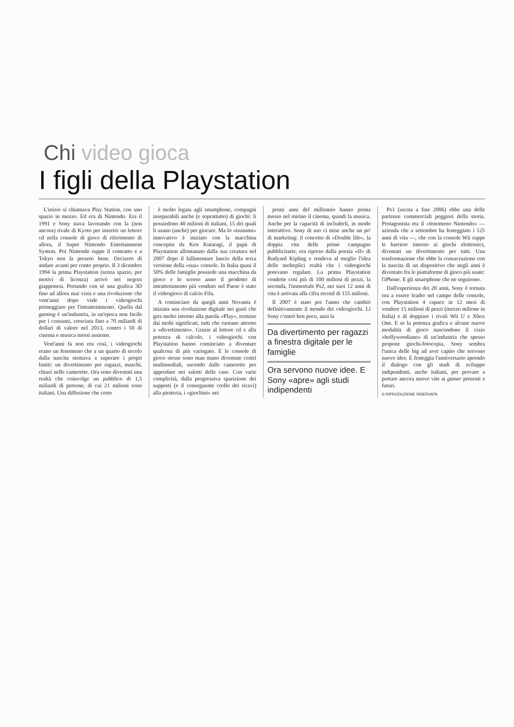Chi video gioca
I figli della Playstation
L'inizio si chiamava Play Station, con uno spazio in mezzo. Ed era di Nintendo. Era il 1991 e Sony stava lavorando con la (non ancora) rivale di Kyoto per inserire un lettore cd nella console di gioco di riferimento di allora, il Super Nintendo Entertainment System. Poi Nintendo ruppe il contratto e a Tokyo non la presero bene. Decisero di andare avanti per conto proprio. Il 3 dicembre 1994 la prima Playstation (senza spazio, per motivi di licenza) arrivò nei negozi giapponesi. Portando con sé una grafica 3D fino ad allora mai vista e una rivoluzione che vent'anni dopo vede i videogiochi primeggiare per l'intrattenimento. Quella dal gaming è un'industria, in un'epoca non facile per i consumi, cresciuta fino a 70 miliardi di dollari di valore nel 2013, contro i 50 di cinema e musica messi assieme.
Vent'anni fa non era così, i videogiochi erano un fenomeno che a un quarto di secolo dalla nascita stentava a superare i propri limiti: un divertimento per ragazzi, maschi, chiusi nelle camerette. Ora sono diventati una realtà che coinvolge un pubblico di 1,5 miliardi di persone, di cui 21 milioni sono italiani. Una diffusione che certo
è molto legata agli smartphone, compagni inseparabili anche (e soprattutto) di giochi: li possiedono 40 milioni di italiani, 15 dei quali li usano (anche) per giocare. Ma lo «tsunami» innovativo è iniziato con la macchina concepita da Ken Kutaragi, il papà di Playstation allontanato dalla sua creatura nel 2007 dopo il fallimentare lancio della terza versione della «sua» console. In Italia quasi il 50% delle famiglie possiede una macchina da gioco e lo scorso anno il prodotto di intrattenimento più venduto nel Paese è stato il videogioco di calcio Fifa.
A cominciare da quegli anni Novanta è iniziata una rivoluzione digitale nei gusti che gira molto intorno alla parola «Play», termine dai molti significati, tutti che ruotano attorno a «divertimento». Grazie al lettore cd e alla potenza di calcolo, i videogiochi con Playstation hanno cominciato a diventare qualcosa di più variegato. E le console di gioco stesse sono man mano diventate centri multimediali, uscendo dalle camerette per approdare nei salotti delle case. Con varie complicità, dalla progressiva sparizione dei supporti (e il conseguente crollo dei ricavi) alla pirateria, i «giochini» nei
primi anni del millennio hanno prima messo nel mirino il cinema, quindi la musica. Anche per la capacità di includerli, in modo interattivo. Sony di suo ci mise anche un po' di marketing: il concetto di «Double life», la doppia vita delle prime campagne pubblicitarie, era ripreso dalla poesia «If» di Rudyard Kipling e rendeva al meglio l'idea delle molteplici realtà che i videogiochi potevano regalare. La prima Playstation vendette così più di 100 milioni di pezzi, la seconda, l'immortale Ps2, nei suoi 12 anni di vita è arrivata alla cifra record di 155 milioni.
Il 2007 è stato poi l'anno che cambiò definitivamente il mondo dei videogiochi. Lì Sony c'entrò ben poco, anzi la
Da divertimento per ragazzi a finestra digitale per le famiglie
Ora servono nuove idee. E Sony «apre» agli studi indipendenti
Ps3 (uscita a fine 2006) ebbe una delle partenze commerciali peggiori della storia. Protagonista era il «fenomeno Nintendo» — azienda che a settembre ha festeggiato i 125 anni di vita —, che con la console Wii ruppe le barriere intorno ai giochi elettronici, diventati un divertimento per tutti. Una trasformazione che ebbe la consacrazione con la nascita di un dispositivo che negli anni è diventato fra le piattaforme di gioco più usate: l'iPhone. E gli smartphone che ne seguirono.
Dall'esperienza dei 20 anni, Sony è tornata ora a essere leader nel campo delle console, con Playstation 4 capace in 12 mesi di vendere 15 milioni di pezzi (mezzo milione in Italia) e di doppiare i rivali Wii U e Xbox One. E se la potenza grafica e alcune nuove modalità di gioco nascondono il vizio «hollywoodiano» di un'industria che spesso propone giochi-fotocopia, Sony sembra l'unica delle big ad aver capito che servono nuove idee. E festeggia l'anniversario aprendo il dialogo con gli studi di sviluppo indipendenti, anche italiani, per provare a portare ancora nuove vite ai gamer presenti e futuri.
© RIPRODUZIONE RISERVATA